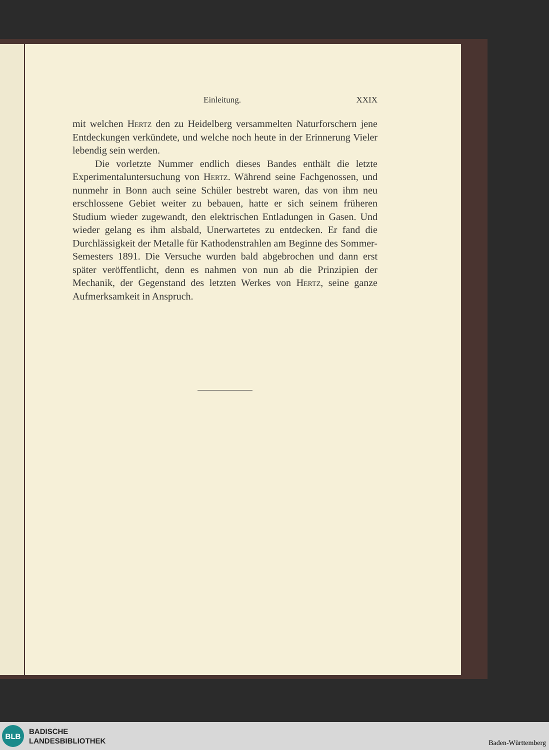Einleitung. XXIX
mit welchen Hertz den zu Heidelberg versammelten Naturforschern jene Entdeckungen verkündete, und welche noch heute in der Erinnerung Vieler lebendig sein werden.
Die vorletzte Nummer endlich dieses Bandes enthält die letzte Experimentaluntersuchung von Hertz. Während seine Fachgenossen, und nunmehr in Bonn auch seine Schüler bestrebt waren, das von ihm neu erschlossene Gebiet weiter zu bebauen, hatte er sich seinem früheren Studium wieder zugewandt, den elektrischen Entladungen in Gasen. Und wieder gelang es ihm alsbald, Unerwartetes zu entdecken. Er fand die Durchlässigkeit der Metalle für Kathodenstrahlen am Beginne des Sommer-Semesters 1891. Die Versuche wurden bald abgebrochen und dann erst später veröffentlicht, denn es nahmen von nun ab die Prinzipien der Mechanik, der Gegenstand des letzten Werkes von Hertz, seine ganze Aufmerksamkeit in Anspruch.
BLB
BADISCHE
LANDESBIBLIOTHEK
Baden-Württemberg